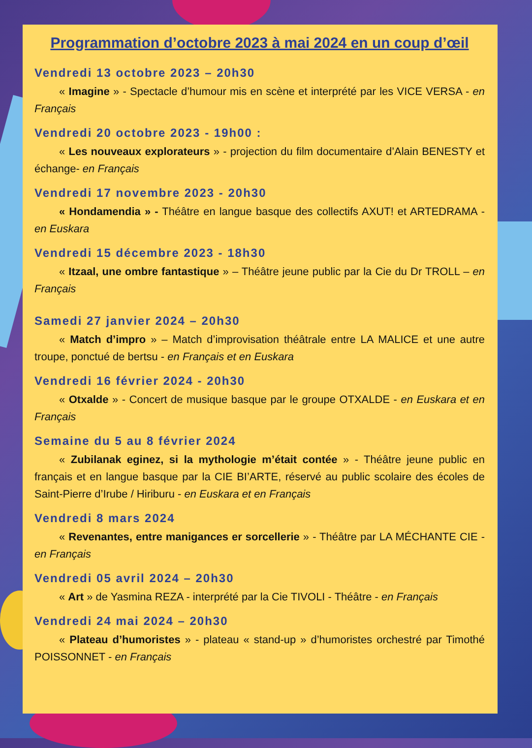Programmation d’octobre 2023 à mai 2024 en un coup d’œil
Vendredi 13 octobre 2023 – 20h30
« Imagine » - Spectacle d’humour mis en scène et interprété par les VICE VERSA - en Français
Vendredi 20 octobre 2023 - 19h00 :
« Les nouveaux explorateurs » - projection du film documentaire d’Alain BENESTY et échange- en Français
Vendredi 17 novembre 2023 - 20h30
« Hondamendia » - Théâtre en langue basque des collectifs AXUT! et ARTEDRAMA - en Euskara
Vendredi 15 décembre 2023 - 18h30
« Itzaal, une ombre fantastique » – Théâtre jeune public par la Cie du Dr TROLL – en Français
Samedi 27 janvier 2024 – 20h30
« Match d’impro » – Match d’improvisation théâtrale entre LA MALICE et une autre troupe, ponctué de bertsu - en Français et en Euskara
Vendredi 16 février 2024 - 20h30
« Otxalde » - Concert de musique basque par le groupe OTXALDE - en Euskara et en Français
Semaine du 5 au 8 février 2024
« Zubilanak eginez, si la mythologie m’était contée » - Théâtre jeune public en français et en langue basque par la CIE BI’ARTE, réservé au public scolaire des écoles de Saint-Pierre d’Irube / Hiriburu - en Euskara et en Français
Vendredi 8 mars 2024
« Revenantes, entre manigances er sorcellerie » - Théâtre par LA MÉCHANTE CIE - en Français
Vendredi 05 avril 2024 – 20h30
« Art » de Yasmina REZA - interprété par la Cie TIVOLI - Théâtre - en Français
Vendredi 24 mai 2024 – 20h30
« Plateau d’humoristes » - plateau « stand-up » d’humoristes orchestré par Timothé POISSONNET - en Français